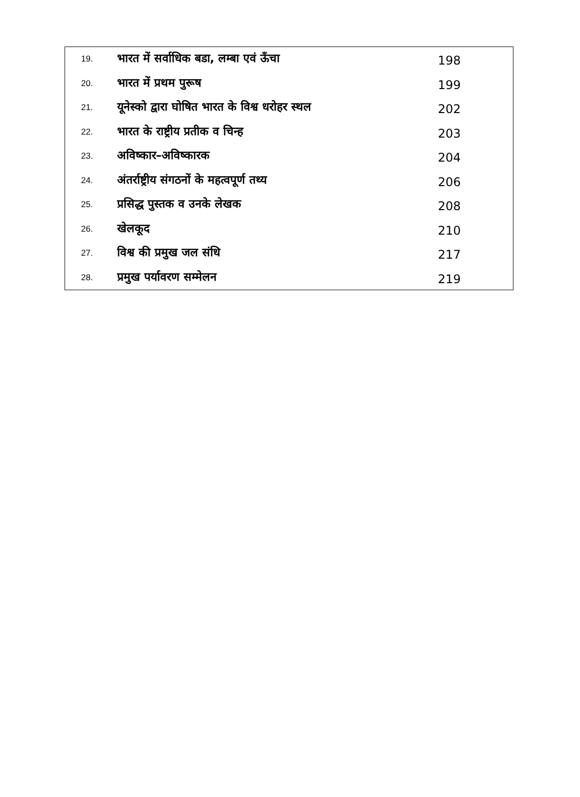| 19. | भारत में सर्वाधिक बडा, लम्बा एवं ऊँचा | 198 |
| 20. | भारत में प्रथम पुरूष | 199 |
| 21. | यूनेस्को द्वारा घोषित भारत के विश्व धरोहर स्थल | 202 |
| 22. | भारत के राष्ट्रीय प्रतीक व चिन्ह | 203 |
| 23. | अविष्कार–अविष्कारक | 204 |
| 24. | अंतर्राष्ट्रीय संगठनों के महत्वपूर्ण तथ्य | 206 |
| 25. | प्रसिद्ध पुस्तक व उनके लेखक | 208 |
| 26. | खेलकूद | 210 |
| 27. | विश्व की प्रमुख जल संधि | 217 |
| 28. | प्रमुख पर्यावरण सम्मेलन | 219 |